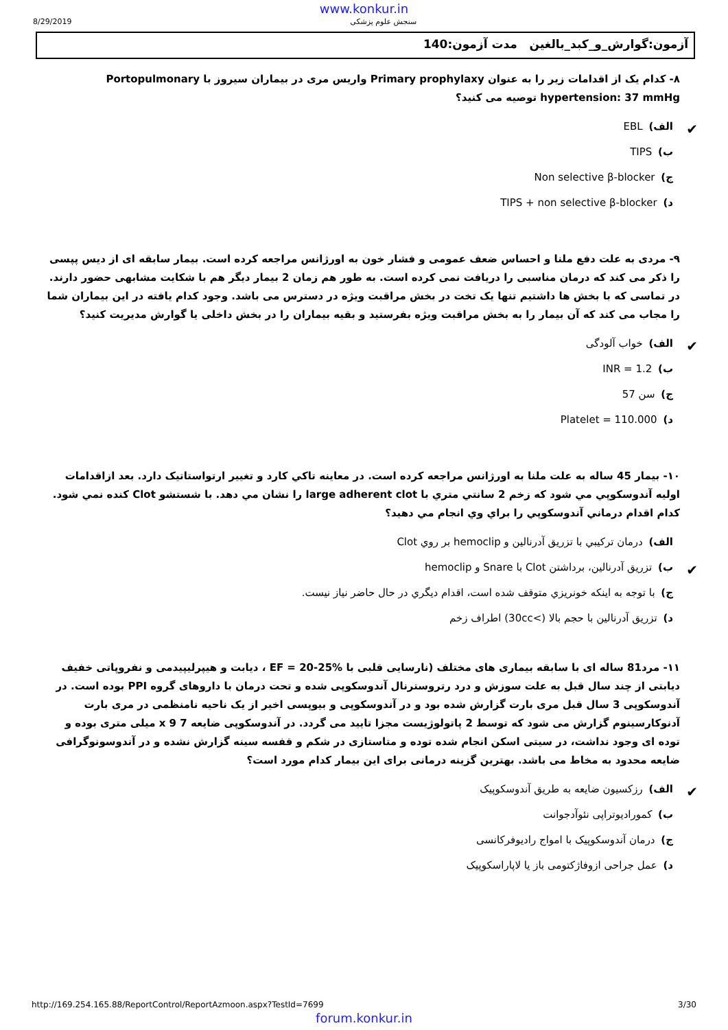www.konkur.in
8/29/2019 سنجش علوم پزشکی
آزمون:گوارش_و_کبد_بالغین مدت آزمون:140
۸- کدام یک از اقدامات زیر را به عنوان Primary prophylaxy واریس مری در بیماران سیروز با Portopulmonary hypertension: 37 mmHg توصیه می کنید؟
✔ الف) EBL
ب) TIPS
ج) Non selective β-blocker
د) TIPS + non selective β-blocker
۹- مردی به علت دفع ملنا و احساس ضعف عمومی و فشار خون به اورژانس مراجعه کرده است. بیمار سابقه ای از دیس پپسی را ذکر می کند که درمان مناسبی را دریافت نمی کرده است. به طور هم زمان 2 بیمار دیگر هم با شکایت مشابهی حضور دارند. در تماسی که با بخش ها داشتیم تنها یک تخت در بخش مراقبت ویژه در دسترس می باشد. وجود کدام یافته در این بیماران شما را مجاب می کند که آن بیمار را به بخش مراقبت ویژه بفرستید و بقیه بیماران را در بخش داخلی یا گوارش مدیریت کنید؟
✔ الف) خواب آلودگی
ب) INR = 1.2
ج) سن 57
د) Platelet = 110.000
۱۰- بیمار 45 ساله به علت ملنا به اورژانس مراجعه کرده است. در معاینه تاکي کارد و تغییر ارتواستاتیک دارد. بعد ازاقدامات اولیه آندوسکوپي مي شود که زخم 2 سانتي متري با large adherent clot را نشان مي دهد. با شستشو Clot کنده نمي شود. کدام اقدام درماني آندوسکوپي را براي وي انجام مي دهيد؟
الف) درمان ترکيبي با تزريق آدرنالين و hemoclip بر روي Clot
✔ ب) تزريق آدرنالين، برداشتن Clot با Snare و hemoclip
ج) با توجه به اينکه خونريزي متوقف شده است، اقدام ديگري در حال حاضر نياز نيست.
د) تزريق آدرنالين با حجم بالا (>30cc) اطراف زخم
۱۱- مرد81 ساله ای با سابقه بیماری های مختلف (نارسایی قلبی با EF = 20-25% ، دیابت و هیپرلیپیدمی و نفروپاتی خفیف دیابتی از چند سال قبل به علت سوزش و درد رتروسترنال آندوسکوپی شده و تحت درمان با داروهای گروه PPI بوده است. در آندوسکوپی 3 سال قبل مری بارت گزارش شده بود و در آندوسکوپی و بیوپسی اخیر از یک ناحیه نامنظمی در مری بارت آدنوکارسینوم گزارش می شود که توسط 2 پاتولوژیست مجزا تایید می گردد. در آندوسکوپی ضایعه 7 x 9 میلی متری بوده و توده ای وجود نداشت، در سیتی اسکن انجام شده توده و متاستازی در شکم و قفسه سینه گزارش نشده و در آندوسونوگرافی ضایعه محدود به مخاط می باشد. بهترین گزینه درمانی برای این بیمار کدام مورد است؟
✔ الف) رزکسیون ضایعه به طریق آندوسکوپیک
ب) کمورادیوتراپی نئوآدجوانت
ج) درمان آندوسکوپیک با امواج رادیوفرکانسی
د) عمل جراحی ازوفاژکتومی باز یا لاپاراسکوپیک
http://169.254.165.88/ReportControl/ReportAzmoon.aspx?TestId=7699 3/30
forum.konkur.in